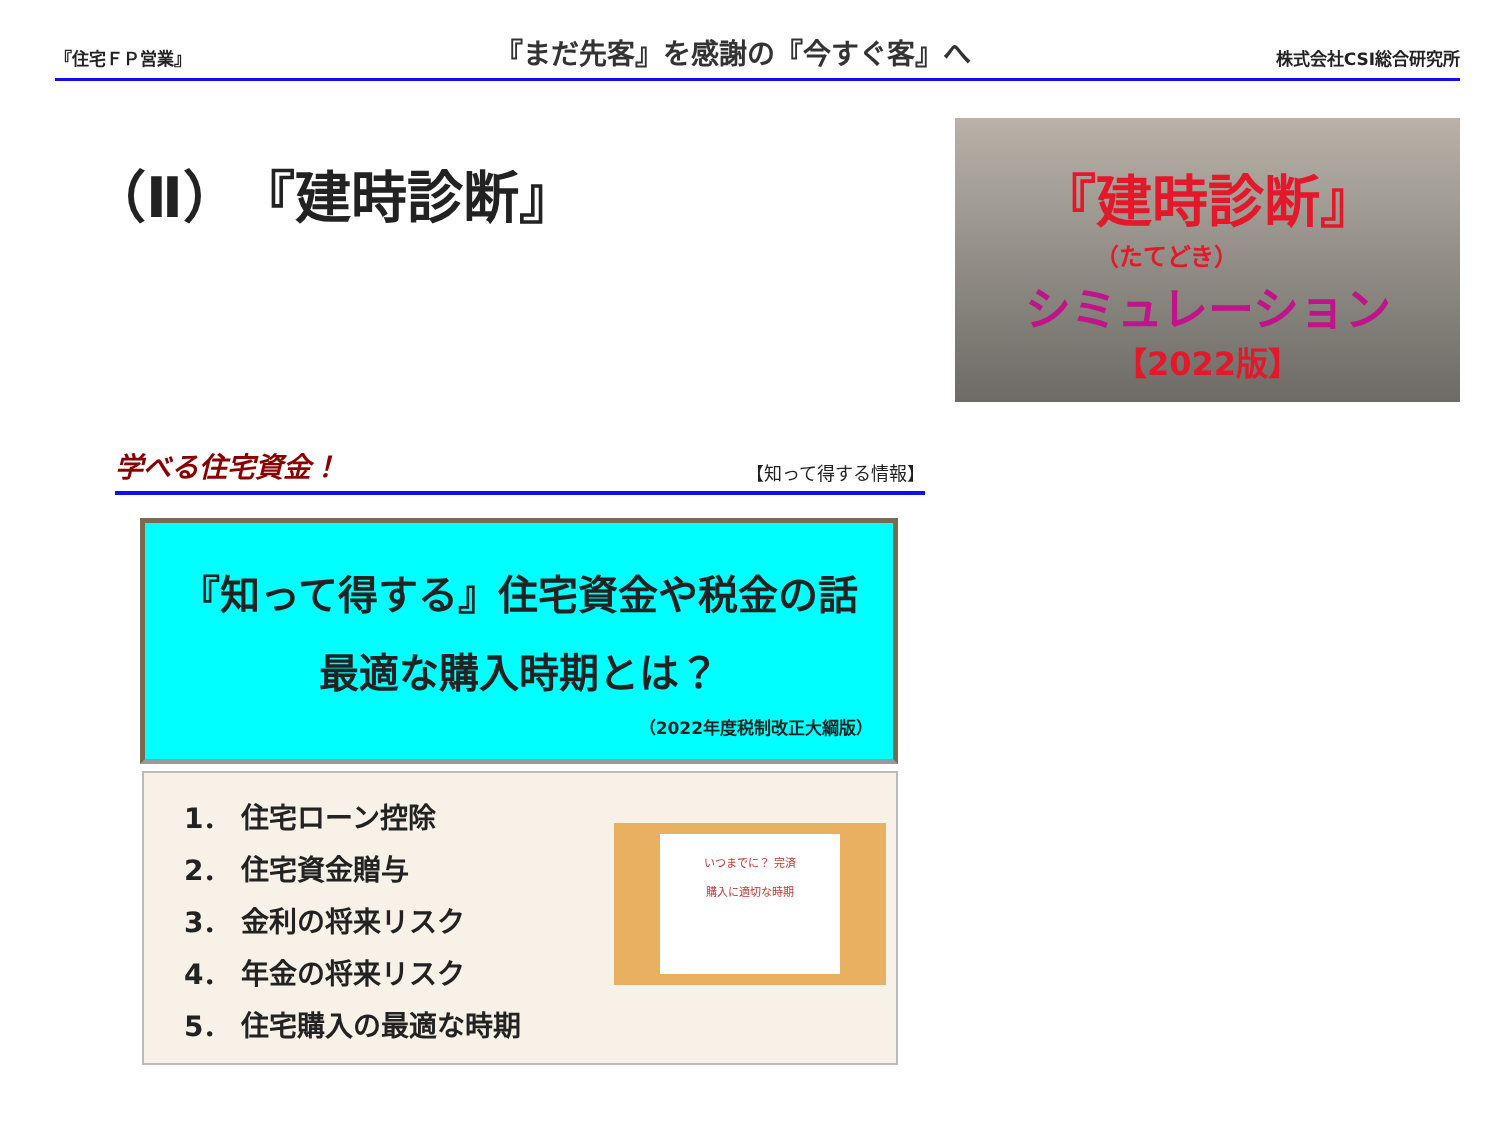『住宅ＦＰ営業』 『まだ先客』を感謝の『今すぐ客』へ 株式会社CSI総合研究所
（Ⅱ）『建時診断』
『建時診断』
（たてどき）
シミュレーション
【2022版】
学べる住宅資金！ 【知って得する情報】
『知って得する』住宅資金や税金の話
最適な購入時期とは？
（2022年度税制改正大綱版）
1． 住宅ローン控除
2． 住宅資金贈与
3． 金利の将来リスク
4． 年金の将来リスク
5． 住宅購入の最適な時期
いつまでに？ 完済
購入に適切な時期